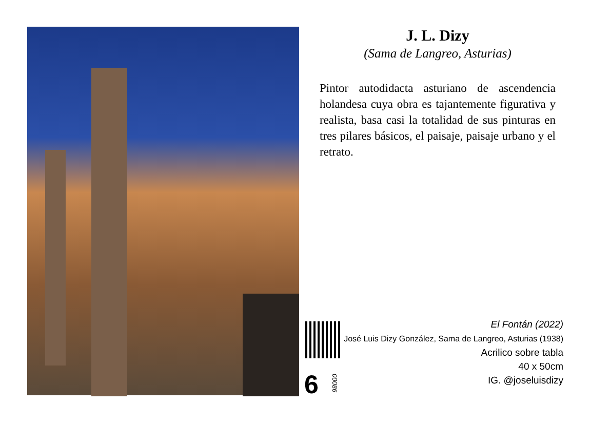J. L. Dizy
(Sama de Langreo, Asturias)
Pintor autodidacta asturiano de ascendencia holandesa cuya obra es tajantemente figurativa y realista, basa casi la totalidad de sus pinturas en tres pilares básicos, el paisaje, paisaje urbano y el retrato.
El Fontán (2022)
José Luis Dizy González, Sama de Langreo, Asturias (1938)
Acrilico sobre tabla
40 x 50cm
IG. @joseluisdizy
6
00086